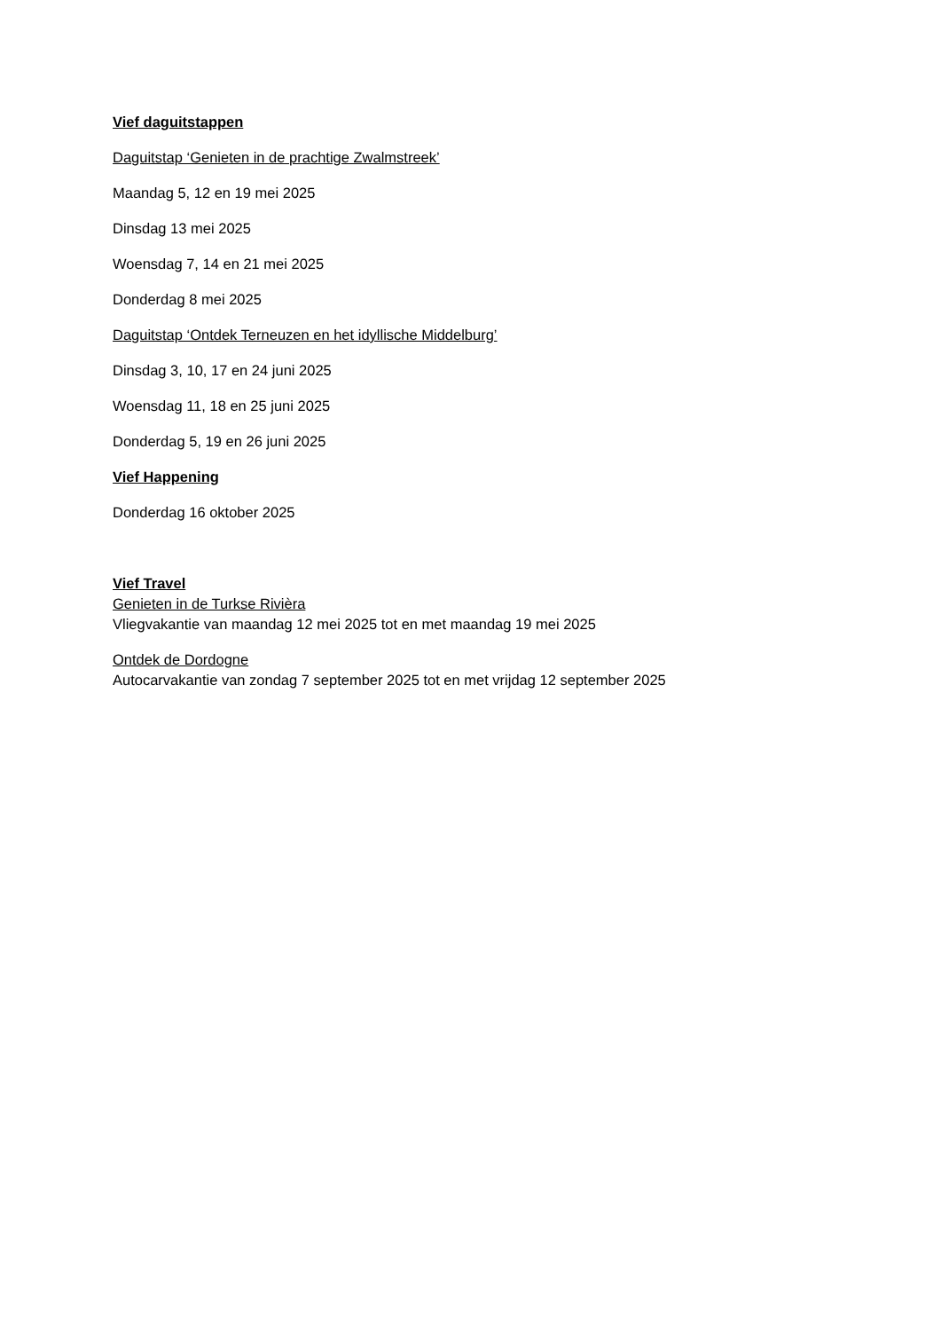Vief daguitstappen
Daguitstap ‘Genieten in de prachtige Zwalmstreek’
Maandag 5, 12 en 19 mei 2025
Dinsdag 13 mei 2025
Woensdag 7, 14 en 21 mei 2025
Donderdag 8 mei 2025
Daguitstap ‘Ontdek Terneuzen en het idyllische Middelburg’
Dinsdag 3, 10, 17 en 24 juni 2025
Woensdag 11, 18 en 25 juni 2025
Donderdag 5, 19 en 26 juni 2025
Vief Happening
Donderdag 16 oktober 2025
Vief Travel
Genieten in de Turkse Rivièra
Vliegvakantie van maandag 12 mei 2025 tot en met maandag 19 mei 2025
Ontdek de Dordogne
Autocarvakantie van zondag 7 september 2025 tot en met vrijdag 12 september 2025